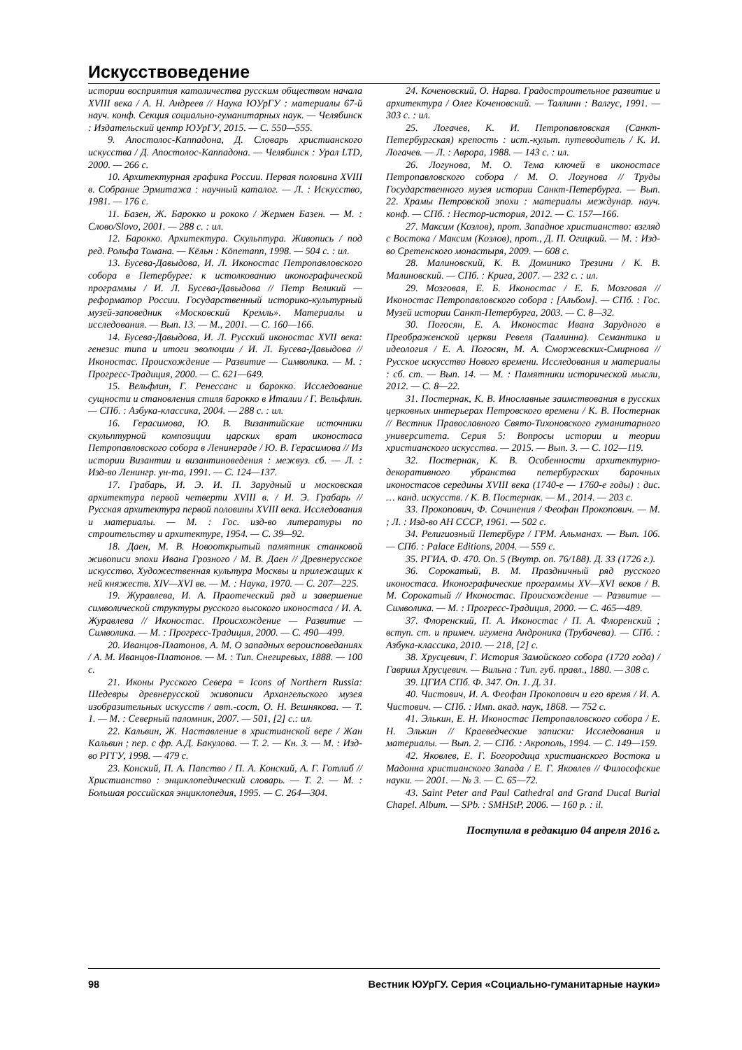Искусствоведение
истории восприятия католичества русским обществом начала XVIII века / А. Н. Андреев // Наука ЮУрГУ : материалы 67-й науч. конф. Секция социально-гуманитарных наук. — Челябинск : Издательский центр ЮУрГУ, 2015. — С. 550—555.
9. Апостолос-Каппадона, Д. Словарь христианского искусства / Д. Апостолос-Каппадона. — Челябинск : Урал LTD, 2000. — 266 с.
10. Архитектурная графика России. Первая половина XVIII в. Собрание Эрмитажа : научный каталог. — Л. : Искусство, 1981. — 176 с.
11. Базен, Ж. Барокко и рококо / Жермен Базен. — М. : Слово/Slovo, 2001. — 288 с. : ил.
12. Барокко. Архитектура. Скульптура. Живопись / под ред. Рольфа Томана. — Кёльн : Könemann, 1998. — 504 с. : ил.
13. Бусева-Давыдова, И. Л. Иконостас Петропавловского собора в Петербурге: к истолкованию иконографической программы / И. Л. Бусева-Давыдова // Петр Великий — реформатор России. Государственный историко-культурный музей-заповедник «Московский Кремль». Материалы и исследования. — Вып. 13. — М., 2001. — С. 160—166.
14. Бусева-Давыдова, И. Л. Русский иконостас XVII века: генезис типа и итоги эволюции / И. Л. Бусева-Давыдова // Иконостас. Происхождение — Развитие — Символика. — М. : Прогресс-Традиция, 2000. — С. 621—649.
15. Вельфлин, Г. Ренессанс и барокко. Исследование сущности и становления стиля барокко в Италии / Г. Вельфлин. — СПб. : Азбука-классика, 2004. — 288 с. : ил.
16. Герасимова, Ю. В. Византийские источники скульптурной композиции царских врат иконостаса Петропавловского собора в Ленинграде / Ю. В. Герасимова // Из истории Византии и византиноведения : межвуз. сб. — Л. : Изд-во Ленингр. ун-та, 1991. — С. 124—137.
17. Грабарь, И. Э. И. П. Зарудный и московская архитектура первой четверти XVIII в. / И. Э. Грабарь // Русская архитектура первой половины XVIII века. Исследования и материалы. — М. : Гос. изд-во литературы по строительству и архитектуре, 1954. — С. 39—92.
18. Даен, М. В. Новооткрытый памятник станковой живописи эпохи Ивана Грозного / М. В. Даен // Древнерусское искусство. Художественная культура Москвы и прилежащих к ней княжеств. XIV—XVI вв. — М. : Наука, 1970. — С. 207—225.
19. Журавлева, И. А. Праотеческий ряд и завершение символической структуры русского высокого иконостаса / И. А. Журавлева // Иконостас. Происхождение — Развитие — Символика. — М. : Прогресс-Традиция, 2000. — С. 490—499.
20. Иванцов-Платонов, А. М. О западных вероисповеданиях / А. М. Иванцов-Платонов. — М. : Тип. Снегиревых, 1888. — 100 с.
21. Иконы Русского Севера = Icons of Northern Russia: Шедевры древнерусской живописи Архангельского музея изобразительных искусств / авт.-сост. О. Н. Вешнякова. — Т. 1. — М. : Северный паломник, 2007. — 501, [2] с.: ил.
22. Кальвин, Ж. Наставление в христианской вере / Жан Кальвин ; пер. с фр. А.Д. Бакулова. — Т. 2. — Кн. 3. — М. : Изд-во РГГУ, 1998. — 479 с.
23. Конский, П. А. Папство / П. А. Конский, А. Г. Готлиб // Христианство : энциклопедический словарь. — Т. 2. — М. : Большая российская энциклопедия, 1995. — С. 264—304.
24. Коченовский, О. Нарва. Градостроительное развитие и архитектура / Олег Коченовский. — Таллинн : Валгус, 1991. — 303 с. : ил.
25. Логачев, К. И. Петропавловская (Санкт-Петербургская) крепость : ист.-культ. путеводитель / К. И. Логачев. — Л. : Аврора, 1988. — 143 с. : ил.
26. Логунова, М. О. Тема ключей в иконостасе Петропавловского собора / М. О. Логунова // Труды Государственного музея истории Санкт-Петербурга. — Вып. 22. Храмы Петровской эпохи : материалы междунар. науч. конф. — СПб. : Нестор-история, 2012. — С. 157—166.
27. Максим (Козлов), прот. Западное христианство: взгляд с Востока / Максим (Козлов), прот., Д. П. Огицкий. — М. : Изд-во Сретенского монастыря, 2009. — 608 с.
28. Малиновский, К. В. Доминико Трезини / К. В. Малиновский. — СПб. : Крига, 2007. — 232 с. : ил.
29. Мозговая, Е. Б. Иконостас / Е. Б. Мозговая // Иконостас Петропавловского собора : [Альбом]. — СПб. : Гос. Музей истории Санкт-Петербурга, 2003. — С. 8—32.
30. Погосян, Е. А. Иконостас Ивана Зарудного в Преображенской церкви Ревеля (Таллинна). Семантика и идеология / Е. А. Погосян, М. А. Сморжевских-Смирнова // Русское искусство Нового времени. Исследования и материалы : сб. ст. — Вып. 14. — М. : Памятники исторической мысли, 2012. — С. 8—22.
31. Постернак, К. В. Инославные заимствования в русских церковных интерьерах Петровского времени / К. В. Постернак // Вестник Православного Свято-Тихоновского гуманитарного университета. Серия 5: Вопросы истории и теории христианского искусства. — 2015. — Вып. 3. — С. 102—119.
32. Постернак, К. В. Особенности архитектурно-декоративного убранства петербургских барочных иконостасов середины XVIII века (1740-е — 1760-е годы) : дис. … канд. искусств. / К. В. Постернак. — М., 2014. — 203 с.
33. Прокопович, Ф. Сочинения / Феофан Прокопович. — М. ; Л. : Изд-во АН СССР, 1961. — 502 с.
34. Религиозный Петербург / ГРМ. Альманах. — Вып. 106. — СПб. : Palace Editions, 2004. — 559 с.
35. РГИА. Ф. 470. Оп. 5 (Внутр. оп. 76/188). Д. 33 (1726 г.).
36. Сорокатый, В. М. Праздничный ряд русского иконостаса. Иконографические программы XV—XVI веков / В. М. Сорокатый // Иконостас. Происхождение — Развитие — Символика. — М. : Прогресс-Традиция, 2000. — С. 465—489.
37. Флоренский, П. А. Иконостас / П. А. Флоренский ; вступ. ст. и примеч. игумена Андроника (Трубачева). — СПб. : Азбука-классика, 2010. — 218, [2] с.
38. Хрусцевич, Г. История Замойского собора (1720 года) / Гавриил Хрусцевич. — Вильна : Тип. губ. правл., 1880. — 308 с.
39. ЦГИА СПб. Ф. 347. Оп. 1. Д. 31.
40. Чистович, И. А. Феофан Прокопович и его время / И. А. Чистович. — СПб. : Имп. акад. наук, 1868. — 752 с.
41. Элькин, Е. Н. Иконостас Петропавловского собора / Е. Н. Элькин // Краеведческие записки: Исследования и материалы. — Вып. 2. — СПб. : Акрополь, 1994. — С. 149—159.
42. Яковлев, Е. Г. Богородица христианского Востока и Мадонна христианского Запада / Е. Г. Яковлев // Философские науки. — 2001. — № 3. — С. 65—72.
43. Saint Peter and Paul Cathedral and Grand Ducal Burial Chapel. Album. — SPb. : SMHStP, 2006. — 160 p. : il.
Поступила в редакцию 04 апреля 2016 г.
98 Вестник ЮУрГУ. Серия «Социально-гуманитарные науки»